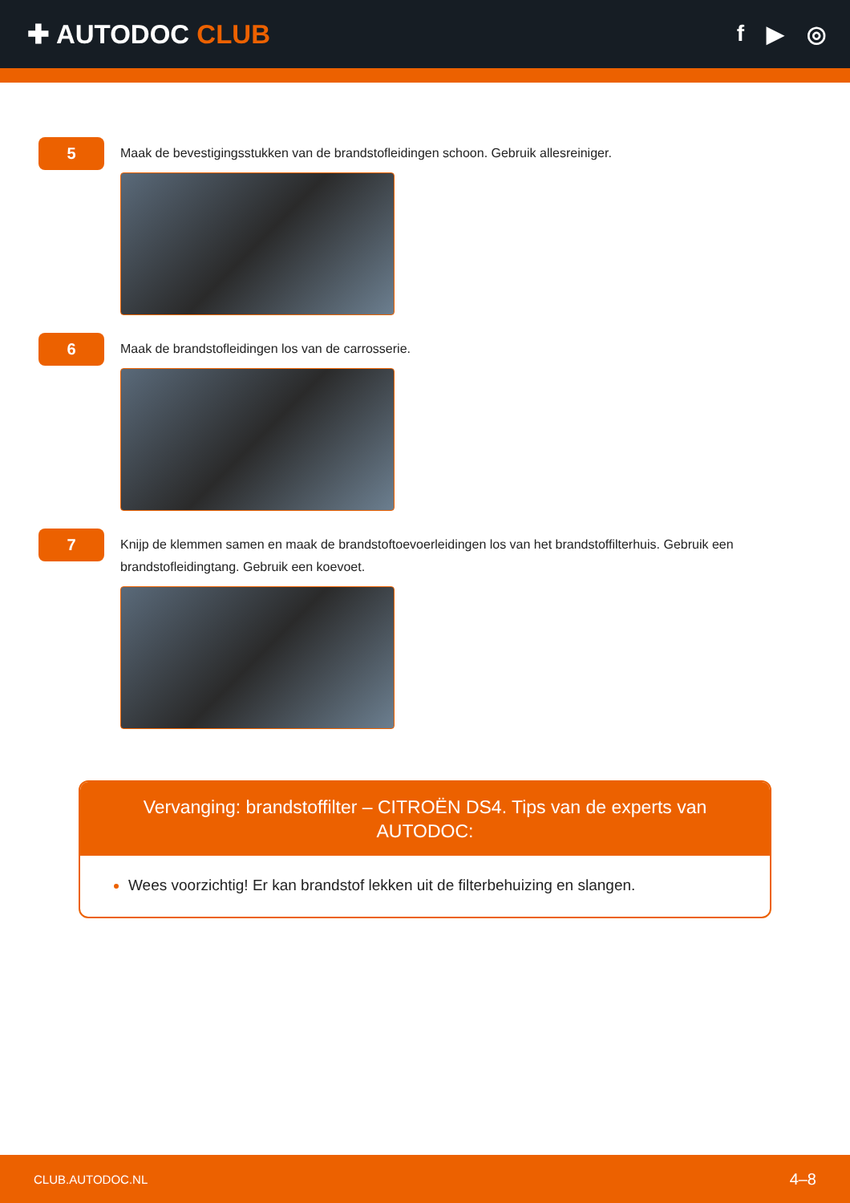✚ AUTODOC CLUB
f ▶ ◎
5
Maak de bevestigingsstukken van de brandstofleidingen schoon. Gebruik allesreiniger.
6
Maak de brandstofleidingen los van de carrosserie.
7
Knijp de klemmen samen en maak de brandstoftoevoerleidingen los van het brandstoffilterhuis. Gebruik een brandstofleidingtang. Gebruik een koevoet.
Vervanging: brandstoffilter – CITROËN DS4. Tips van de experts van AUTODOC:
Wees voorzichtig! Er kan brandstof lekken uit de filterbehuizing en slangen.
CLUB.AUTODOC.NL 4–8